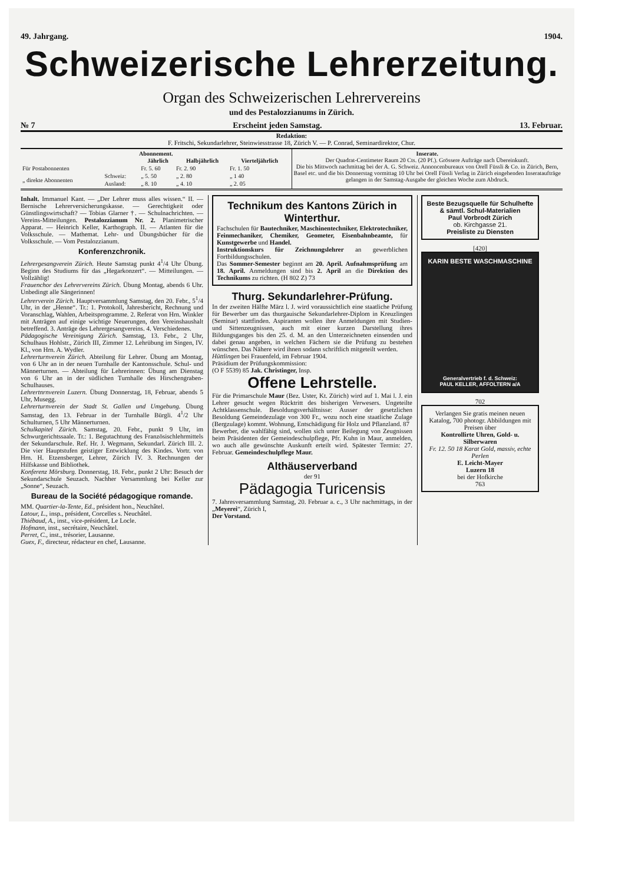49. Jahrgang. 1904.
Schweizerische Lehrerzeitung.
Organ des Schweizerischen Lehrervereins
und des Pestalozzianums in Zürich.
№ 7 Erscheint jeden Samstag. 13. Februar.
Redaktion:
F. Fritschi, Sekundarlehrer, Steinwiesstrasse 18, Zürich V. — P. Conrad, Seminardirektor, Chur.
Abonnement.
| | | Jährlich | Halbjährlich | Vierteljährlich |
| --- | --- | --- | --- | --- |
| Für Postabonnenten | | Fr. 5. 60 | Fr. 2. 90 | Fr. 1. 50 |
| „ direkte Abonnenten | Schweiz: | „ 5. 50 | „ 2. 80 | „ 1 40 |
| | Ausland: | „ 8. 10 | „ 4. 10 | „ 2. 05 |
Inserate.
Der Quadrat-Centimeter Raum 20 Cts. (20 Pf.). Grössere Aufträge nach Übereinkunft.
Die bis Mittwoch nachmittag bei der A. G. Schweiz. Annoncenbureaux von Orell Füssli & Co. in Zürich, Bern, Basel etc. und die bis Donnerstag vormittag 10 Uhr bei Orell Füssli Verlag in Zürich eingehenden Inserataufträge gelangen in der Samstag-Ausgabe der gleichen Woche zum Abdruck.
Inhalt. Immanuel Kant. — „Der Lehrer muss alles wissen.“ II. — Bernische Lehrerversicherungskasse. — Gerechtigkeit oder Günstlingswirtschaft? — Tobias Glarner †. — Schulnachrichten. — Vereins-Mitteilungen. Pestalozzianum Nr. 2. Planimetrischer Apparat. — Heinrich Keller, Karthograph. II. — Atlanten für die Volksschule. — Mathemat. Lehr- und Übungsbücher für die Volksschule. — Vom Pestalozzianum.
Konferenzchronik.
Lehrergesangverein Zürich. Heute Samstag punkt 4<sup>1</sup>/4 Uhr Übung. Beginn des Studiums für das „Hegarkonzert“. — Mitteilungen. — Vollzählig!
Frauenchor des Lehrervereins Zürich. Übung Montag, abends 6 Uhr. Unbedingt alle Sängerinnen!
Lehrerverein Zürich. Hauptversammlung Samstag, den 20. Febr., 5<sup>1</sup>/4 Uhr, in der „Henne“. Tr.: 1. Protokoll, Jahresbericht, Rechnung und Voranschlag, Wahlen, Arbeitsprogramme. 2. Referat von Hrn. Winkler mit Anträgen auf einige wichtige Neuerungen, den Vereinshaushalt betreffend. 3. Anträge des Lehrergesangvereins. 4. Verschiedenes.
Pädagogische Vereinigung Zürich. Samstag, 13. Febr., 2 Uhr, Schulhaus Hohlstr., Zürich III, Zimmer 12. Lehrübung im Singen, IV. Kl., von Hrn. A. Wydler.
Lehrerturnverein Zürich. Abteilung für Lehrer. Übung am Montag, von 6 Uhr an in der neuen Turnhalle der Kantonsschule. Schul- und Männerturnen. — Abteilung für Lehrerinnen: Übung am Dienstag von 6 Uhr an in der südlichen Turnhalle des Hirschengraben-Schulhauses.
Lehrertnrnverein Luzern. Übung Donnerstag, 18, Februar, abends 5 Uhr, Musegg.
Lehrerturnverein der Stadt St. Gallen und Umgebung. Übung Samstag, den 13. Februar in der Turnhalle Bürgli. 4<sup>1</sup>/2 Uhr Schulturnen, 5 Uhr Männerturnen.
Schulkapitel Zürich. Samstag, 20. Febr., punkt 9 Uhr, im Schwurgerichtssaale. Tr.: 1. Begutachtung des Französischlehrmittels der Sekundarschule. Ref. Hr. J. Wegmann, Sekundarl. Zürich III. 2. Die vier Hauptstufen geistiger Entwicklung des Kindes. Vortr. von Hrn. H. Etzensberger, Lehrer, Zürich IV. 3. Rechnungen der Hilfskasse und Bibliothek.
Konferenz Mörsburg. Donnerstag, 18. Febr., punkt 2 Uhr: Besuch der Sekundarschule Seuzach. Nachher Versammlung bei Keller zur „Sonne“, Seuzach.
Bureau de la Société pédagogique romande.
MM. Quartier-la-Tente, Ed., président hon., Neuchâtel.
Latour, L., insp., président, Corcelles s. Neuchâtel.
Thiébaud, A., inst., vice-président, Le Locle.
Hofmann, inst., secrétaire, Neuchâtel.
Perret, C., inst., trésorier, Lausanne.
Guex, F., directeur, rédacteur en chef, Lausanne.
Technikum des Kantons Zürich in Winterthur.
Fachschulen für Bautechniker, Maschinentechniker, Elektrotechniker, Feinmechaniker, Chemiker, Geometer, Eisenbahnbeamte, für Kunstgewerbe und Handel.
Instruktionskurs für Zeichnungslehrer an gewerblichen Fortbildungsschulen.
Das Sommer-Semester beginnt am 20. April. Aufnahmsprüfung am 18. April. Anmeldungen sind bis 2. April an die Direktion des Technikums zu richten. (H 802 Z) 73
Thurg. Sekundarlehrer-Prüfung.
In der zweiten Hälfte März l. J. wird voraussichtlich eine staatliche Prüfung für Bewerber um das thurgauische Sekundarlehrer-Diplom in Kreuzlingen (Seminar) stattfinden. Aspiranten wollen ihre Anmeldungen mit Studien- und Sittenzeugnissen, auch mit einer kurzen Darstellung ihres Bildungsganges bis den 25. d. M. an den Unterzeichneten einsenden und dabei genau angeben, in welchen Fächern sie die Prüfung zu bestehen wünschen. Das Nähere wird ihnen sodann schriftlich mitgeteilt werden.
Hüttlingen bei Frauenfeld, im Februar 1904.
Präsidium der Prüfungskommission:
(O F 5539) 85 Jak. Christinger, Insp.
Offene Lehrstelle.
Für die Primarschule Maur (Bez. Uster, Kt. Zürich) wird auf 1. Mai l. J. ein Lehrer gesucht wegen Rücktritt des bisherigen Verwesers. Ungeteilte Achtklassenschule. Besoldungsverhältnisse: Ausser der gesetzlichen Besoldung Gemeindezulage von 300 Fr., wozu noch eine staatliche Zulage (Bergzulage) kommt. Wohnung, Entschädigung für Holz und Pflanzland. 87
Bewerber, die wahlfähig sind, wollen sich unter Beilegung von Zeugnissen beim Präsidenten der Gemeindeschulpflege, Pfr. Kuhn in Maur, anmelden, wo auch alle gewünschte Auskunft erteilt wird. Spätester Termin: 27. Februar. Gemeindeschulpflege Maur.
Althäuserverband
der 91
Pädagogia Turicensis
7. Jahresversammlung Samstag, 20. Februar a. c., 3 Uhr nachmittags, in der „Meyerei“, Zürich I,
Der Vorstand.
Beste Bezugsquelle für Schulhefte & sämtl. Schul-Materialien
Paul Vorbrodt Zürich
ob. Kirchgasse 21.
Preisliste zu Diensten
[420]
KARIN BESTE WASCHMASCHINE
Generalvertrieb f. d. Schweiz:
PAUL KELLER, AFFOLTERN a/A
702
Verlangen Sie gratis meinen neuen Katalog, 700 photogr. Abbildungen mit Preisen über
Kontrollirte Uhren, Gold- u. Silberwaren
Fr. 12. 50 18 Karat Gold, massiv, echte Perlen
E. Leicht-Mayer
Luzern 18
bei der Hofkirche
763